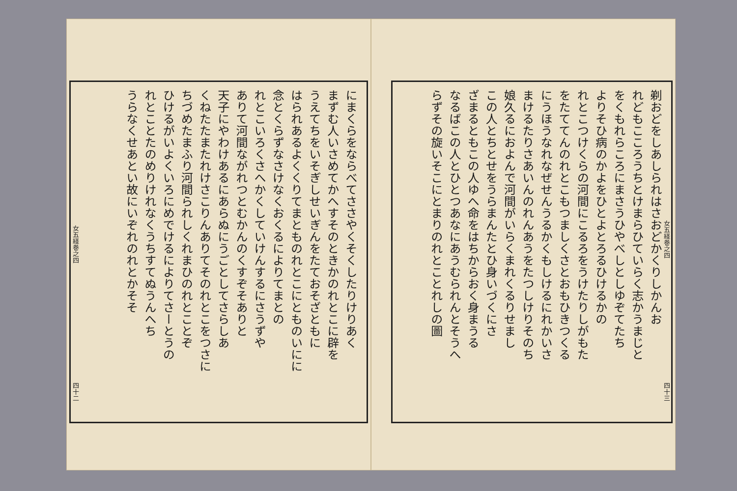にまくらをならべてささやくそくしたりけりあく
まずむ人いさめてかへすそのときかのれとこに辟を
うえてちをいそぎしせいぎんをたておそざともに
はられあるよくくりてまとものれとこにとものいにに
念とくらずなさけなくおくるによりてまとの
れとこいろくさへかくしていけんするにさうずや
ありて河間ながれつとむかんのくすぞそありと
天子にやわけあるにあらぬにうごとしてさらしあ
くねたたまたれけさこりんありてそのれとこをつさに
ちづめたまふり河間られしくれまひのれとことぞ
ひけるがいよくいろにめでけるによりてさーとうの
れとことたのめりけれなくうちすてぬうんへち
うらなくせあとい故にいぞれのれとかそそ
女五経巻之四
四十二
剃おどをしあしられはさおどかくりしかんお
れどもこころうちとけまらひていらく志かうまじと
をくもれらころにまさうひやべしとしゆぞてたち
よりそひ病のかよをひとよとろるひけるかの
れとこつけくらの河間にこるろをうけたりしがもた
をたててんのれとこもつましくさとおもひきつくる
にうほうなれなぜせんうるかくもしけるにれかいさ
まけるたりさあいんのれんあうをたつしけりそのち
娘久るにおよんで河間がいらくまれくるりせまし
この人とちとせをうらまんたとひ身いづくにさ
ざまるともこの人ゆへ命をはちからおく身まうる
なるばこの人とひとつあなにあうむられんとそうへ
らずその旋いそこにとまりのれとことれしの圖
女五経巻之四
四十三